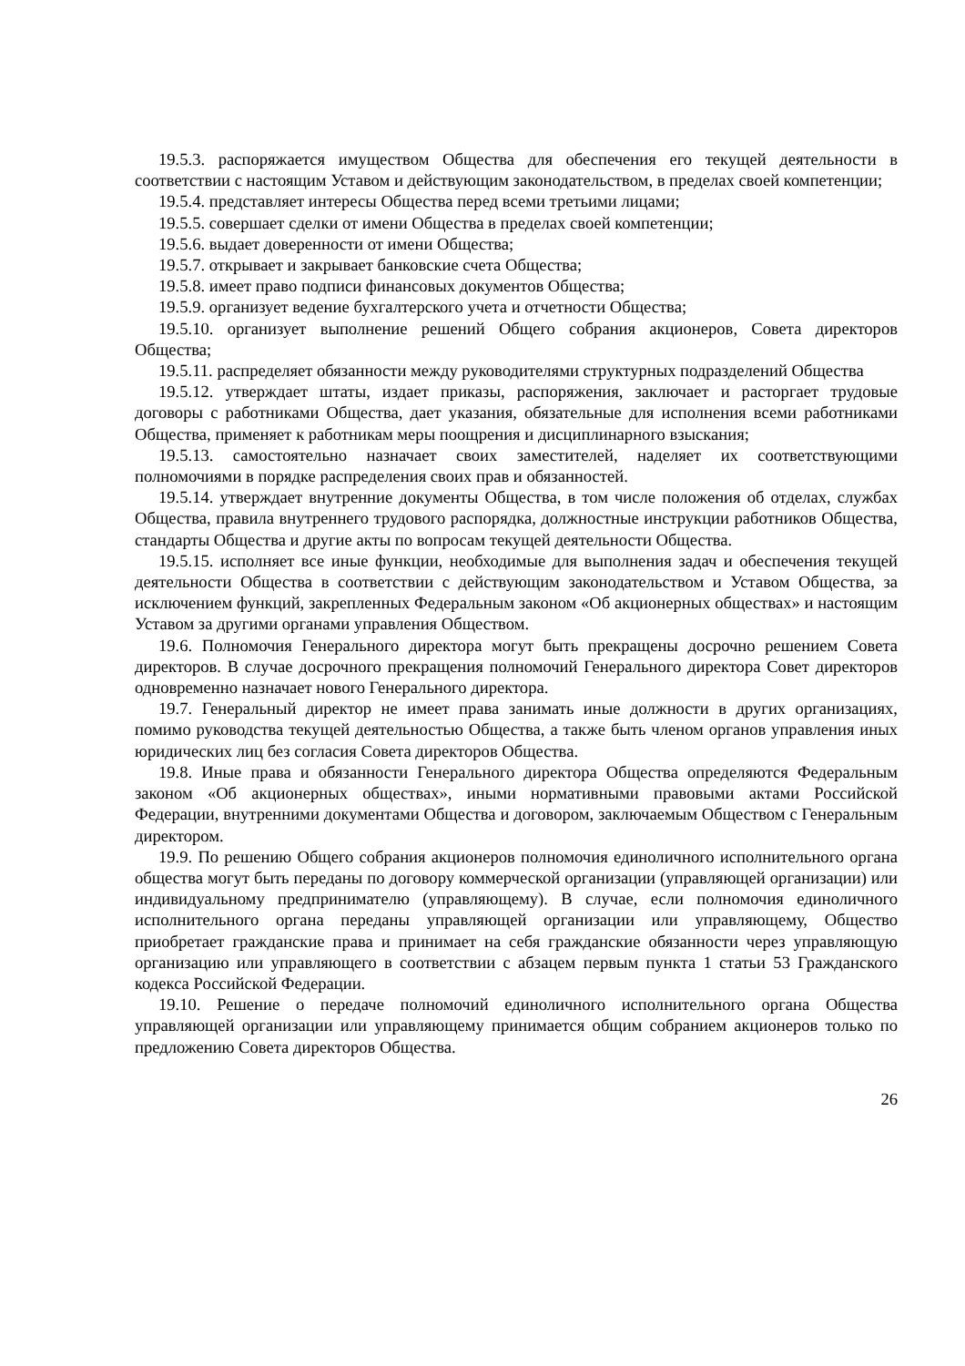19.5.3. распоряжается имуществом Общества для обеспечения его текущей деятельности в соответствии с настоящим Уставом и действующим законодательством, в пределах своей компетенции;
19.5.4. представляет интересы Общества перед всеми третьими лицами;
19.5.5. совершает сделки от имени Общества в пределах своей компетенции;
19.5.6. выдает доверенности от имени Общества;
19.5.7. открывает и закрывает банковские счета Общества;
19.5.8. имеет право подписи финансовых документов Общества;
19.5.9. организует ведение бухгалтерского учета и отчетности Общества;
19.5.10. организует выполнение решений Общего собрания акционеров, Совета директоров Общества;
19.5.11. распределяет обязанности между руководителями структурных подразделений Общества
19.5.12. утверждает штаты, издает приказы, распоряжения, заключает и расторгает трудовые договоры с работниками Общества, дает указания, обязательные для исполнения всеми работниками Общества, применяет к работникам меры поощрения и дисциплинарного взыскания;
19.5.13. самостоятельно назначает своих заместителей, наделяет их соответствующими полномочиями в порядке распределения своих прав и обязанностей.
19.5.14. утверждает внутренние документы Общества, в том числе положения об отделах, службах Общества, правила внутреннего трудового распорядка, должностные инструкции работников Общества, стандарты Общества и другие акты по вопросам текущей деятельности Общества.
19.5.15. исполняет все иные функции, необходимые для выполнения задач и обеспечения текущей деятельности Общества в соответствии с действующим законодательством и Уставом Общества, за исключением функций, закрепленных Федеральным законом «Об акционерных обществах» и настоящим Уставом за другими органами управления Обществом.
19.6. Полномочия Генерального директора могут быть прекращены досрочно решением Совета директоров. В случае досрочного прекращения полномочий Генерального директора Совет директоров одновременно назначает нового Генерального директора.
19.7. Генеральный директор не имеет права занимать иные должности в других организациях, помимо руководства текущей деятельностью Общества, а также быть членом органов управления иных юридических лиц без согласия Совета директоров Общества.
19.8. Иные права и обязанности Генерального директора Общества определяются Федеральным законом «Об акционерных обществах», иными нормативными правовыми актами Российской Федерации, внутренними документами Общества и договором, заключаемым Обществом с Генеральным директором.
19.9. По решению Общего собрания акционеров полномочия единоличного исполнительного органа общества могут быть переданы по договору коммерческой организации (управляющей организации) или индивидуальному предпринимателю (управляющему). В случае, если полномочия единоличного исполнительного органа переданы управляющей организации или управляющему, Общество приобретает гражданские права и принимает на себя гражданские обязанности через управляющую организацию или управляющего в соответствии с абзацем первым пункта 1 статьи 53 Гражданского кодекса Российской Федерации.
19.10. Решение о передаче полномочий единоличного исполнительного органа Общества управляющей организации или управляющему принимается общим собранием акционеров только по предложению Совета директоров Общества.
26